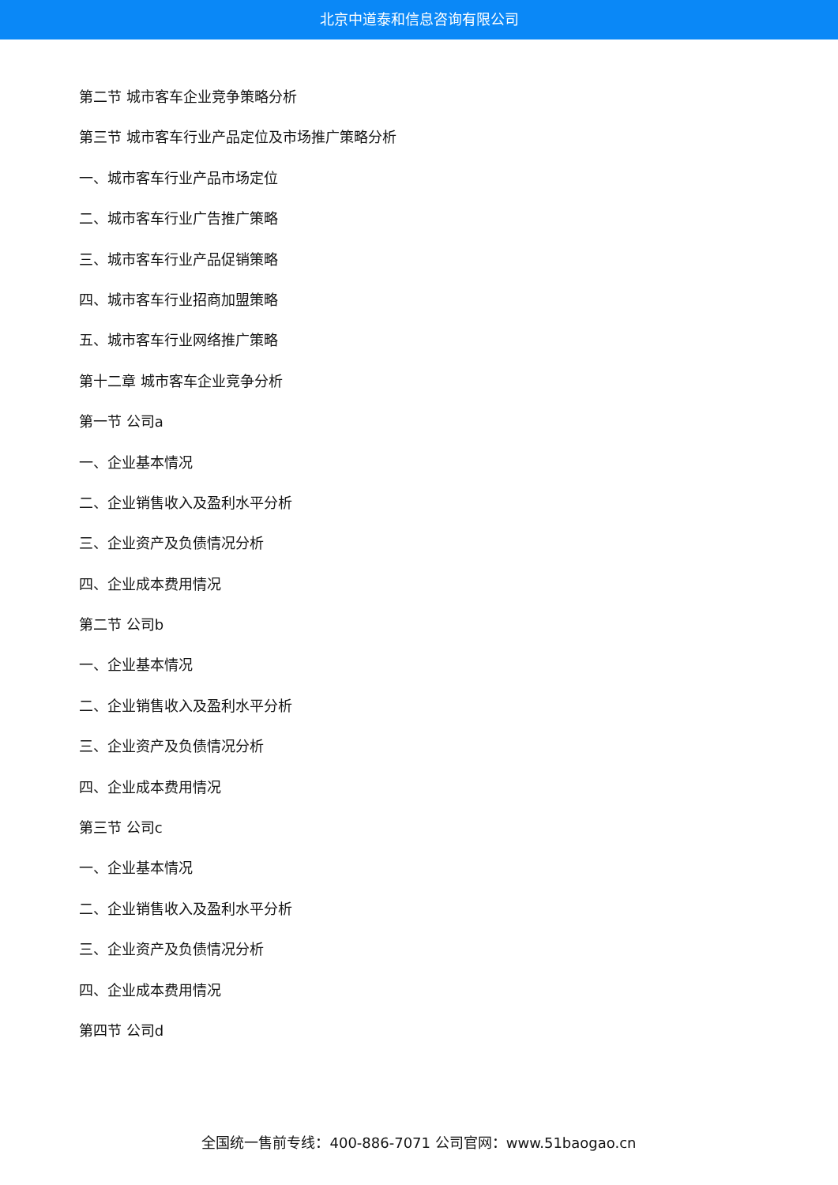北京中道泰和信息咨询有限公司
第二节 城市客车企业竞争策略分析
第三节 城市客车行业产品定位及市场推广策略分析
一、城市客车行业产品市场定位
二、城市客车行业广告推广策略
三、城市客车行业产品促销策略
四、城市客车行业招商加盟策略
五、城市客车行业网络推广策略
第十二章 城市客车企业竞争分析
第一节 公司a
一、企业基本情况
二、企业销售收入及盈利水平分析
三、企业资产及负债情况分析
四、企业成本费用情况
第二节 公司b
一、企业基本情况
二、企业销售收入及盈利水平分析
三、企业资产及负债情况分析
四、企业成本费用情况
第三节 公司c
一、企业基本情况
二、企业销售收入及盈利水平分析
三、企业资产及负债情况分析
四、企业成本费用情况
第四节 公司d
全国统一售前专线：400-886-7071 公司官网：www.51baogao.cn